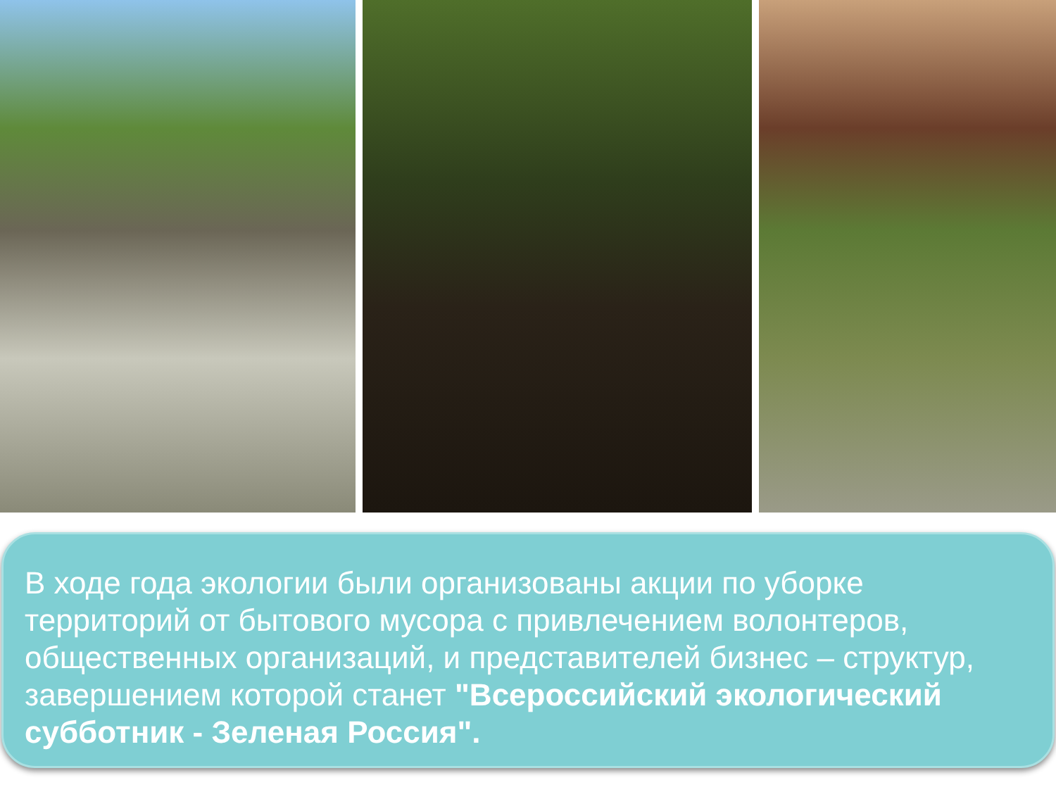В ходе года экологии были организованы акции по уборке территорий от бытового мусора с привлечением волонтеров, общественных организаций, и представителей бизнес – структур, завершением которой станет "Всероссийский экологический субботник - Зеленая Россия".